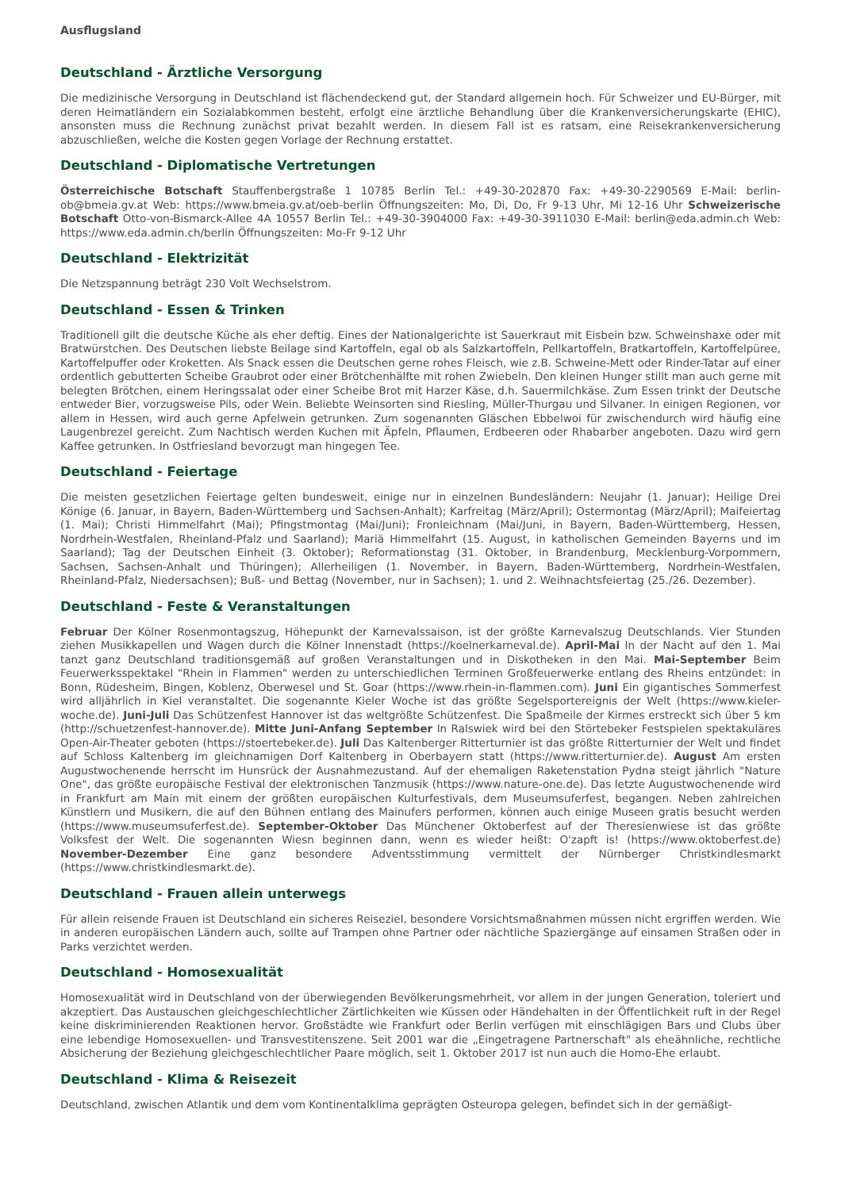Ausflugsland
Deutschland - Ärztliche Versorgung
Die medizinische Versorgung in Deutschland ist flächendeckend gut, der Standard allgemein hoch. Für Schweizer und EU-Bürger, mit deren Heimatländern ein Sozialabkommen besteht, erfolgt eine ärztliche Behandlung über die Krankenversicherungskarte (EHIC), ansonsten muss die Rechnung zunächst privat bezahlt werden. In diesem Fall ist es ratsam, eine Reisekrankenversicherung abzuschließen, welche die Kosten gegen Vorlage der Rechnung erstattet.
Deutschland - Diplomatische Vertretungen
Österreichische Botschaft Stauffenbergstraße 1 10785 Berlin Tel.: +49-30-202870 Fax: +49-30-2290569 E-Mail: berlin-ob@bmeia.gv.at Web: https://www.bmeia.gv.at/oeb-berlin Öffnungszeiten: Mo, Di, Do, Fr 9-13 Uhr, Mi 12-16 Uhr Schweizerische Botschaft Otto-von-Bismarck-Allee 4A 10557 Berlin Tel.: +49-30-3904000 Fax: +49-30-3911030 E-Mail: berlin@eda.admin.ch Web: https://www.eda.admin.ch/berlin Öffnungszeiten: Mo-Fr 9-12 Uhr
Deutschland - Elektrizität
Die Netzspannung beträgt 230 Volt Wechselstrom.
Deutschland - Essen & Trinken
Traditionell gilt die deutsche Küche als eher deftig. Eines der Nationalgerichte ist Sauerkraut mit Eisbein bzw. Schweinshaxe oder mit Bratwürstchen. Des Deutschen liebste Beilage sind Kartoffeln, egal ob als Salzkartoffeln, Pellkartoffeln, Bratkartoffeln, Kartoffelpüree, Kartoffelpuffer oder Kroketten. Als Snack essen die Deutschen gerne rohes Fleisch, wie z.B. Schweine-Mett oder Rinder-Tatar auf einer ordentlich gebutterten Scheibe Graubrot oder einer Brötchenhälfte mit rohen Zwiebeln. Den kleinen Hunger stillt man auch gerne mit belegten Brötchen, einem Heringssalat oder einer Scheibe Brot mit Harzer Käse, d.h. Sauermilchkäse. Zum Essen trinkt der Deutsche entweder Bier, vorzugsweise Pils, oder Wein. Beliebte Weinsorten sind Riesling, Müller-Thurgau und Silvaner. In einigen Regionen, vor allem in Hessen, wird auch gerne Apfelwein getrunken. Zum sogenannten Gläschen Ebbelwoi für zwischendurch wird häufig eine Laugenbrezel gereicht. Zum Nachtisch werden Kuchen mit Äpfeln, Pflaumen, Erdbeeren oder Rhabarber angeboten. Dazu wird gern Kaffee getrunken. In Ostfriesland bevorzugt man hingegen Tee.
Deutschland - Feiertage
Die meisten gesetzlichen Feiertage gelten bundesweit, einige nur in einzelnen Bundesländern: Neujahr (1. Januar); Heilige Drei Könige (6. Januar, in Bayern, Baden-Württemberg und Sachsen-Anhalt); Karfreitag (März/April); Ostermontag (März/April); Maifeiertag (1. Mai); Christi Himmelfahrt (Mai); Pfingstmontag (Mai/Juni); Fronleichnam (Mai/Juni, in Bayern, Baden-Württemberg, Hessen, Nordrhein-Westfalen, Rheinland-Pfalz und Saarland); Mariä Himmelfahrt (15. August, in katholischen Gemeinden Bayerns und im Saarland); Tag der Deutschen Einheit (3. Oktober); Reformationstag (31. Oktober, in Brandenburg, Mecklenburg-Vorpommern, Sachsen, Sachsen-Anhalt und Thüringen); Allerheiligen (1. November, in Bayern, Baden-Württemberg, Nordrhein-Westfalen, Rheinland-Pfalz, Niedersachsen); Buß- und Bettag (November, nur in Sachsen); 1. und 2. Weihnachtsfeiertag (25./26. Dezember).
Deutschland - Feste & Veranstaltungen
Februar Der Kölner Rosenmontagszug, Höhepunkt der Karnevalssaison, ist der größte Karnevalszug Deutschlands. Vier Stunden ziehen Musikkapellen und Wagen durch die Kölner Innenstadt (https://koelnerkarneval.de). April-Mai In der Nacht auf den 1. Mai tanzt ganz Deutschland traditionsgemäß auf großen Veranstaltungen und in Diskotheken in den Mai. Mai-September Beim Feuerwerksspektakel "Rhein in Flammen" werden zu unterschiedlichen Terminen Großfeuerwerke entlang des Rheins entzündet: in Bonn, Rüdesheim, Bingen, Koblenz, Oberwesel und St. Goar (https://www.rhein-in-flammen.com). Juni Ein gigantisches Sommerfest wird alljährlich in Kiel veranstaltet. Die sogenannte Kieler Woche ist das größte Segelsportereignis der Welt (https://www.kieler-woche.de). Juni-Juli Das Schützenfest Hannover ist das weltgrößte Schützenfest. Die Spaßmeile der Kirmes erstreckt sich über 5 km (http://schuetzenfest-hannover.de). Mitte Juni-Anfang September In Ralswiek wird bei den Störtebeker Festspielen spektakuläres Open-Air-Theater geboten (https://stoertebeker.de). Juli Das Kaltenberger Ritterturnier ist das größte Ritterturnier der Welt und findet auf Schloss Kaltenberg im gleichnamigen Dorf Kaltenberg in Oberbayern statt (https://www.ritterturnier.de). August Am ersten Augustwochenende herrscht im Hunsrück der Ausnahmezustand. Auf der ehemaligen Raketenstation Pydna steigt jährlich "Nature One", das größte europäische Festival der elektronischen Tanzmusik (https://www.nature-one.de). Das letzte Augustwochenende wird in Frankfurt am Main mit einem der größten europäischen Kulturfestivals, dem Museumsuferfest, begangen. Neben zahlreichen Künstlern und Musikern, die auf den Bühnen entlang des Mainufers performen, können auch einige Museen gratis besucht werden (https://www.museumsuferfest.de). September-Oktober Das Münchener Oktoberfest auf der Theresienwiese ist das größte Volksfest der Welt. Die sogenannten Wiesn beginnen dann, wenn es wieder heißt: O'zapft is! (https://www.oktoberfest.de) November-Dezember Eine ganz besondere Adventsstimmung vermittelt der Nürnberger Christkindlesmarkt (https://www.christkindlesmarkt.de).
Deutschland - Frauen allein unterwegs
Für allein reisende Frauen ist Deutschland ein sicheres Reiseziel, besondere Vorsichtsmaßnahmen müssen nicht ergriffen werden. Wie in anderen europäischen Ländern auch, sollte auf Trampen ohne Partner oder nächtliche Spaziergänge auf einsamen Straßen oder in Parks verzichtet werden.
Deutschland - Homosexualität
Homosexualität wird in Deutschland von der überwiegenden Bevölkerungsmehrheit, vor allem in der jungen Generation, toleriert und akzeptiert. Das Austauschen gleichgeschlechtlicher Zärtlichkeiten wie Küssen oder Händehalten in der Öffentlichkeit ruft in der Regel keine diskriminierenden Reaktionen hervor. Großstädte wie Frankfurt oder Berlin verfügen mit einschlägigen Bars und Clubs über eine lebendige Homosexuellen- und Transvestitenszene. Seit 2001 war die „Eingetragene Partnerschaft" als eheähnliche, rechtliche Absicherung der Beziehung gleichgeschlechtlicher Paare möglich, seit 1. Oktober 2017 ist nun auch die Homo-Ehe erlaubt.
Deutschland - Klima & Reisezeit
Deutschland, zwischen Atlantik und dem vom Kontinentalklima geprägten Osteuropa gelegen, befindet sich in der gemäßigt-